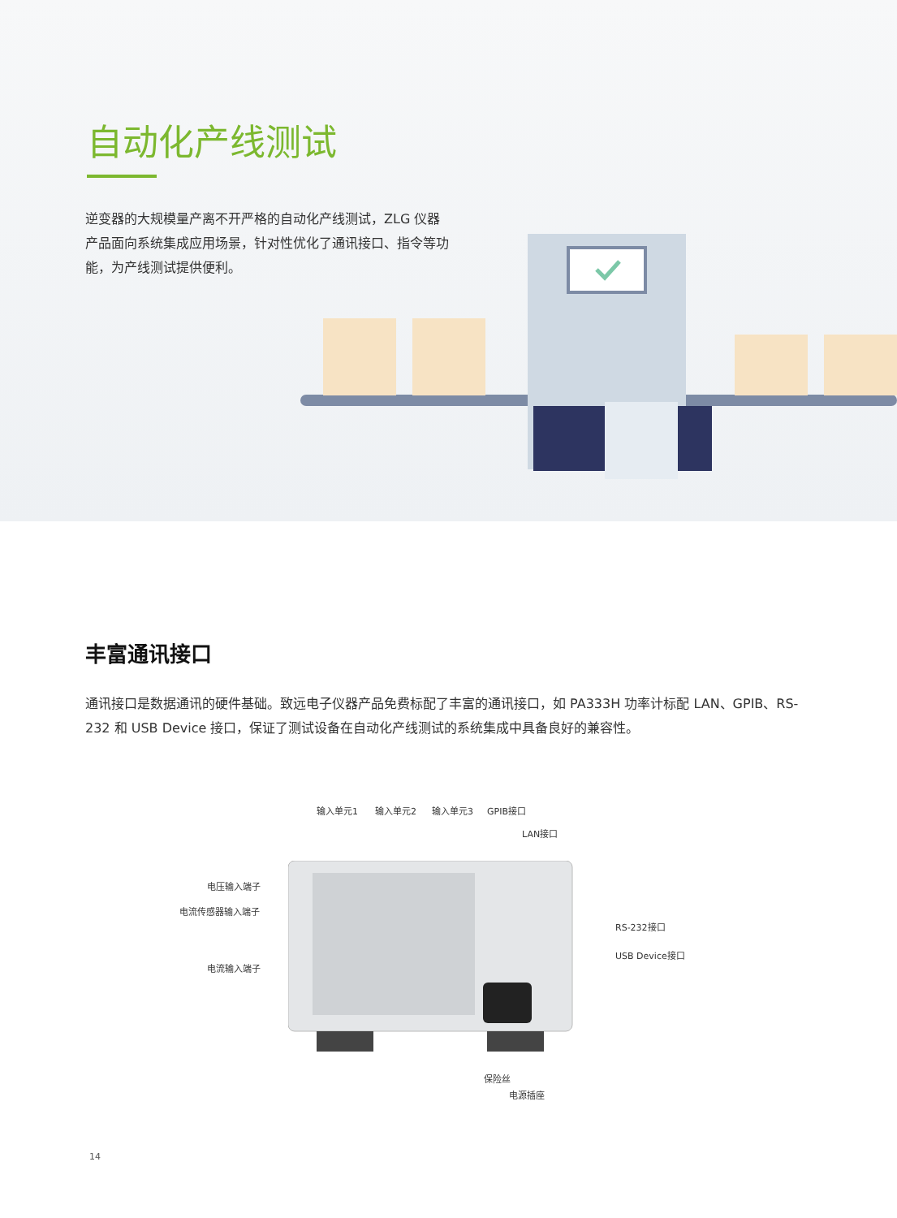自动化产线测试
逆变器的大规模量产离不开严格的自动化产线测试，ZLG 仪器产品面向系统集成应用场景，针对性优化了通讯接口、指令等功能，为产线测试提供便利。
丰富通讯接口
通讯接口是数据通讯的硬件基础。致远电子仪器产品免费标配了丰富的通讯接口，如 PA333H 功率计标配 LAN、GPIB、RS-232 和 USB Device 接口，保证了测试设备在自动化产线测试的系统集成中具备良好的兼容性。
输入单元1 输入单元2 输入单元3 GPIB接口
LAN接口
电压输入端子
电流传感器输入端子
RS-232接口
USB Device接口
电流输入端子
保险丝
电源插座
14